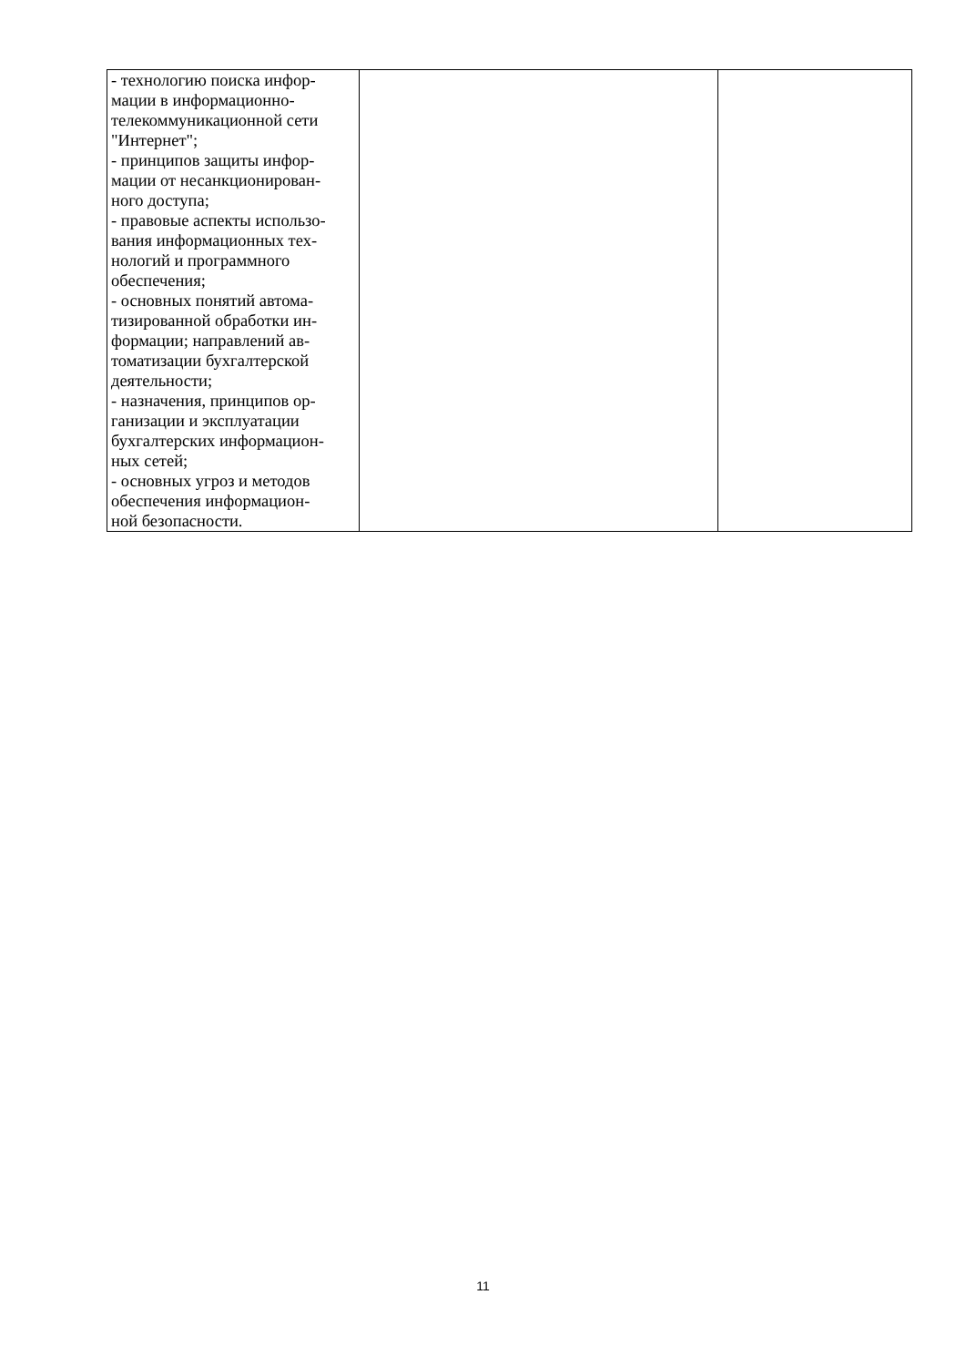| - технологию поиска инфор- мации в информационно- телекоммуникационной сети "Интернет"; - принципов защиты инфор- мации от несанкционирован- ного доступа; - правовые аспекты использо- вания информационных тех- нологий и программного обеспечения; - основных понятий автома- тизированной обработки ин- формации; направлений ав- томатизации бухгалтерской деятельности; - назначения, принципов ор- ганизации и эксплуатации бухгалтерских информацион- ных сетей; - основных угроз и методов обеспечения информацион- ной безопасности. | | |
11